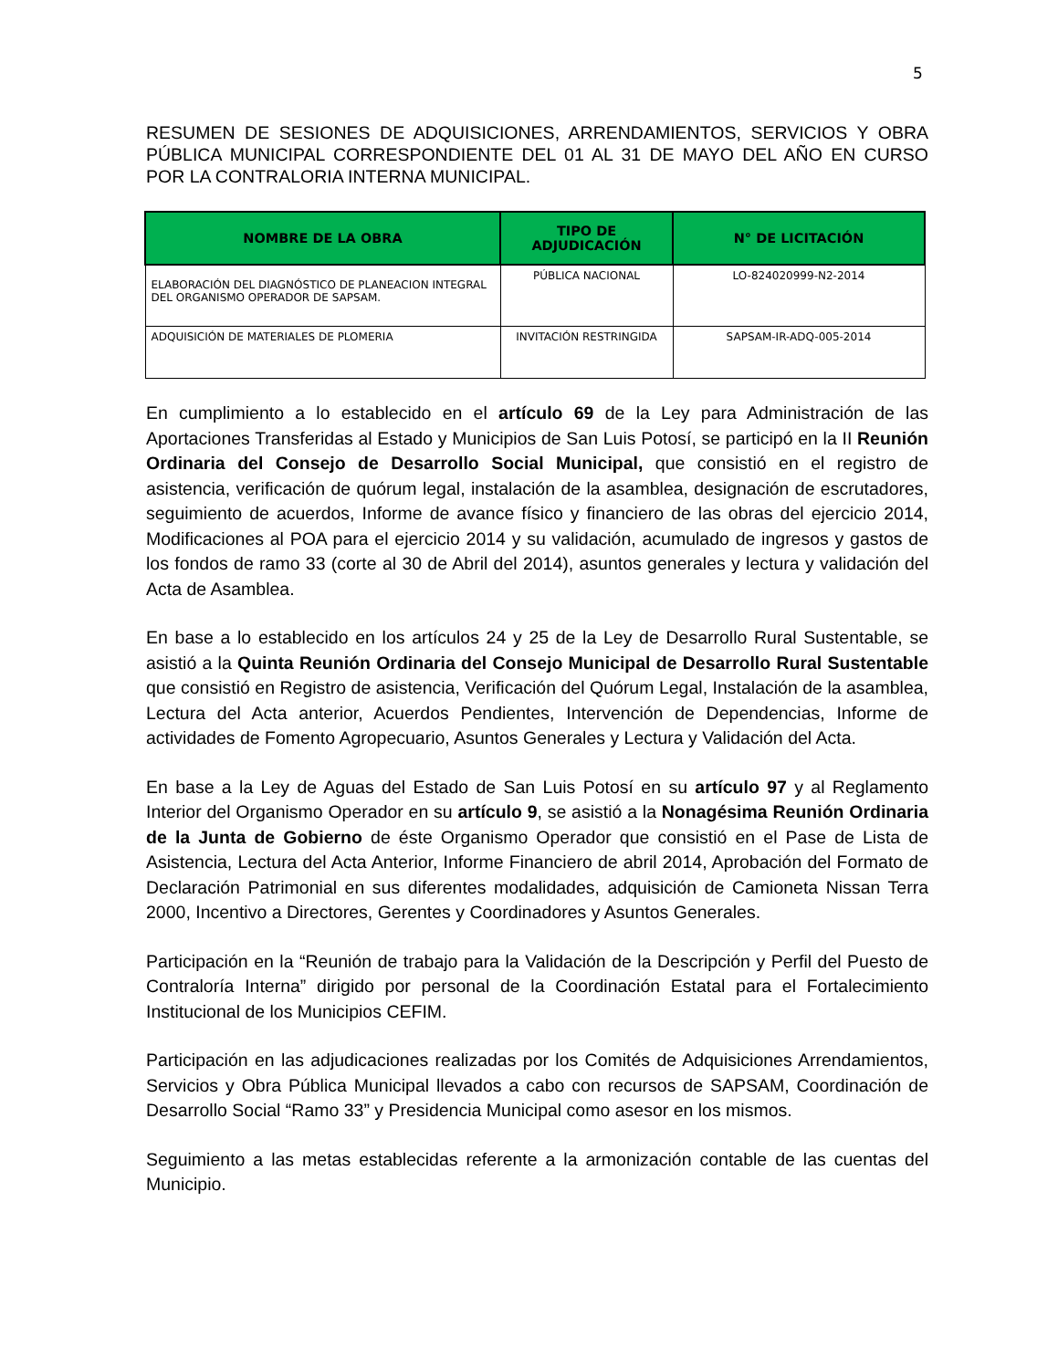5
RESUMEN DE SESIONES DE ADQUISICIONES, ARRENDAMIENTOS, SERVICIOS Y OBRA PÚBLICA MUNICIPAL CORRESPONDIENTE DEL 01 AL 31 DE MAYO DEL AÑO EN CURSO POR LA CONTRALORIA INTERNA MUNICIPAL.
| NOMBRE DE LA OBRA | TIPO DE ADJUDICACIÓN | N° DE LICITACIÓN |
| --- | --- | --- |
| ELABORACIÓN DEL DIAGNÓSTICO DE PLANEACION INTEGRAL DEL ORGANISMO OPERADOR DE SAPSAM. | PÚBLICA NACIONAL | LO-824020999-N2-2014 |
| ADQUISICIÓN DE MATERIALES DE PLOMERIA | INVITACIÓN RESTRINGIDA | SAPSAM-IR-ADQ-005-2014 |
En cumplimiento a lo establecido en el artículo 69 de la Ley para Administración de las Aportaciones Transferidas al Estado y Municipios de San Luis Potosí, se participó en la II Reunión Ordinaria del Consejo de Desarrollo Social Municipal, que consistió en el registro de asistencia, verificación de quórum legal, instalación de la asamblea, designación de escrutadores, seguimiento de acuerdos, Informe de avance físico y financiero de las obras del ejercicio 2014, Modificaciones al POA para el ejercicio 2014 y su validación, acumulado de ingresos y gastos de los fondos de ramo 33 (corte al 30 de Abril del 2014), asuntos generales y lectura y validación del Acta de Asamblea.
En base a lo establecido en los artículos 24 y 25 de la Ley de Desarrollo Rural Sustentable, se asistió a la Quinta Reunión Ordinaria del Consejo Municipal de Desarrollo Rural Sustentable que consistió en Registro de asistencia, Verificación del Quórum Legal, Instalación de la asamblea, Lectura del Acta anterior, Acuerdos Pendientes, Intervención de Dependencias, Informe de actividades de Fomento Agropecuario, Asuntos Generales y Lectura y Validación del Acta.
En base a la Ley de Aguas del Estado de San Luis Potosí en su artículo 97 y al Reglamento Interior del Organismo Operador en su artículo 9, se asistió a la Nonagésima Reunión Ordinaria de la Junta de Gobierno de éste Organismo Operador que consistió en el Pase de Lista de Asistencia, Lectura del Acta Anterior, Informe Financiero de abril 2014, Aprobación del Formato de Declaración Patrimonial en sus diferentes modalidades, adquisición de Camioneta Nissan Terra 2000, Incentivo a Directores, Gerentes y Coordinadores y Asuntos Generales.
Participación en la “Reunión de trabajo para la Validación de la Descripción y Perfil del Puesto de Contraloría Interna” dirigido por personal de la Coordinación Estatal para el Fortalecimiento Institucional de los Municipios CEFIM.
Participación en las adjudicaciones realizadas por los Comités de Adquisiciones Arrendamientos, Servicios y Obra Pública Municipal llevados a cabo con recursos de SAPSAM, Coordinación de Desarrollo Social “Ramo 33” y Presidencia Municipal como asesor en los mismos.
Seguimiento a las metas establecidas referente a la armonización contable de las cuentas del Municipio.